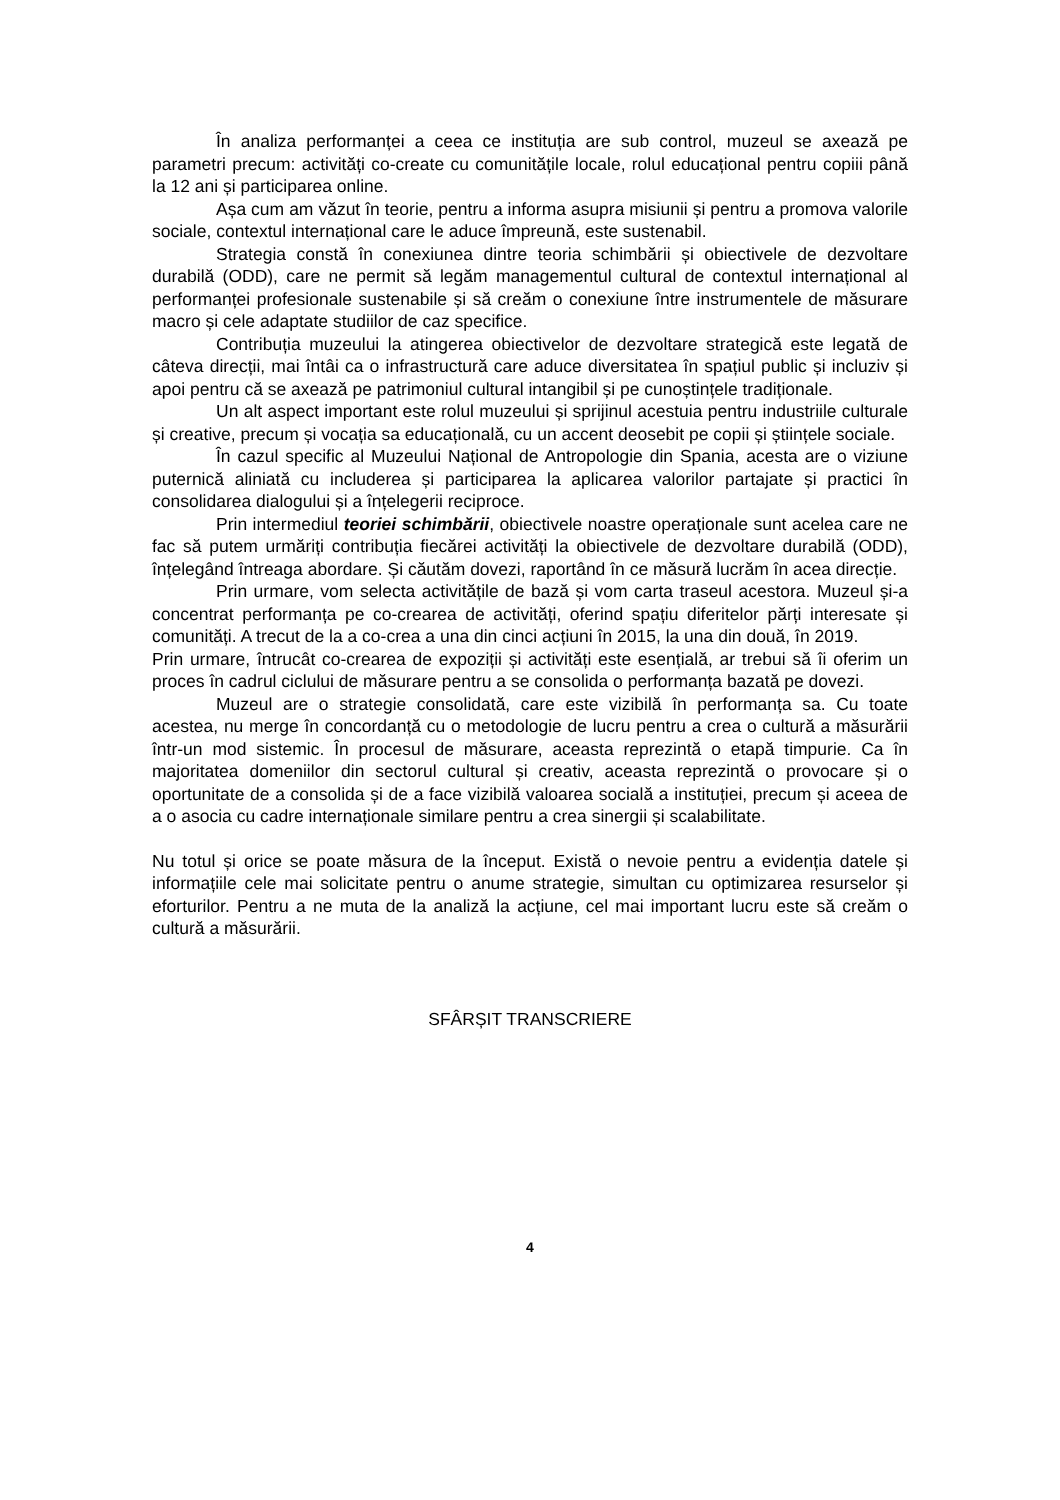În analiza performanței a ceea ce instituția are sub control, muzeul se axează pe parametri precum: activități co-create cu comunitățile locale, rolul educațional pentru copiii până la 12 ani și participarea online.
Așa cum am văzut în teorie, pentru a informa asupra misiunii și pentru a promova valorile sociale, contextul internațional care le aduce împreună, este sustenabil.
Strategia constă în conexiunea dintre teoria schimbării și obiectivele de dezvoltare durabilă (ODD), care ne permit să legăm managementul cultural de contextul internațional al performanței profesionale sustenabile și să creăm o conexiune între instrumentele de măsurare macro și cele adaptate studiilor de caz specifice.
Contribuția muzeului la atingerea obiectivelor de dezvoltare strategică este legată de câteva direcții, mai întâi ca o infrastructură care aduce diversitatea în spațiul public și incluziv și apoi pentru că se axează pe patrimoniul cultural intangibil și pe cunoștințele tradiționale.
Un alt aspect important este rolul muzeului și sprijinul acestuia pentru industriile culturale și creative, precum și vocația sa educațională, cu un accent deosebit pe copii și științele sociale.
În cazul specific al Muzeului Național de Antropologie din Spania, acesta are o viziune puternică aliniată cu includerea și participarea la aplicarea valorilor partajate și practici în consolidarea dialogului și a înțelegerii reciproce.
Prin intermediul teoriei schimbării, obiectivele noastre operaționale sunt acelea care ne fac să putem urmăriți contribuția fiecărei activități la obiectivele de dezvoltare durabilă (ODD), înțelegând întreaga abordare. Și căutăm dovezi, raportând în ce măsură lucrăm în acea direcție.
Prin urmare, vom selecta activitățile de bază și vom carta traseul acestora. Muzeul și-a concentrat performanța pe co-crearea de activități, oferind spațiu diferitelor părți interesate și comunități. A trecut de la a co-crea a una din cinci acțiuni în 2015, la una din două, în 2019.
Prin urmare, întrucât co-crearea de expoziții și activități este esențială, ar trebui să îi oferim un proces în cadrul ciclului de măsurare pentru a se consolida o performanța bazată pe dovezi.
Muzeul are o strategie consolidată, care este vizibilă în performanța sa. Cu toate acestea, nu merge în concordanță cu o metodologie de lucru pentru a crea o cultură a măsurării într-un mod sistemic. În procesul de măsurare, aceasta reprezintă o etapă timpurie. Ca în majoritatea domeniilor din sectorul cultural și creativ, aceasta reprezintă o provocare și o oportunitate de a consolida și de a face vizibilă valoarea socială a instituției, precum și aceea de a o asocia cu cadre internaționale similare pentru a crea sinergii și scalabilitate.
Nu totul și orice se poate măsura de la început. Există o nevoie pentru a evidenția datele și informațiile cele mai solicitate pentru o anume strategie, simultan cu optimizarea resurselor și eforturilor. Pentru a ne muta de la analiză la acțiune, cel mai important lucru este să creăm o cultură a măsurării.
SFÂRȘIT TRANSCRIERE
4